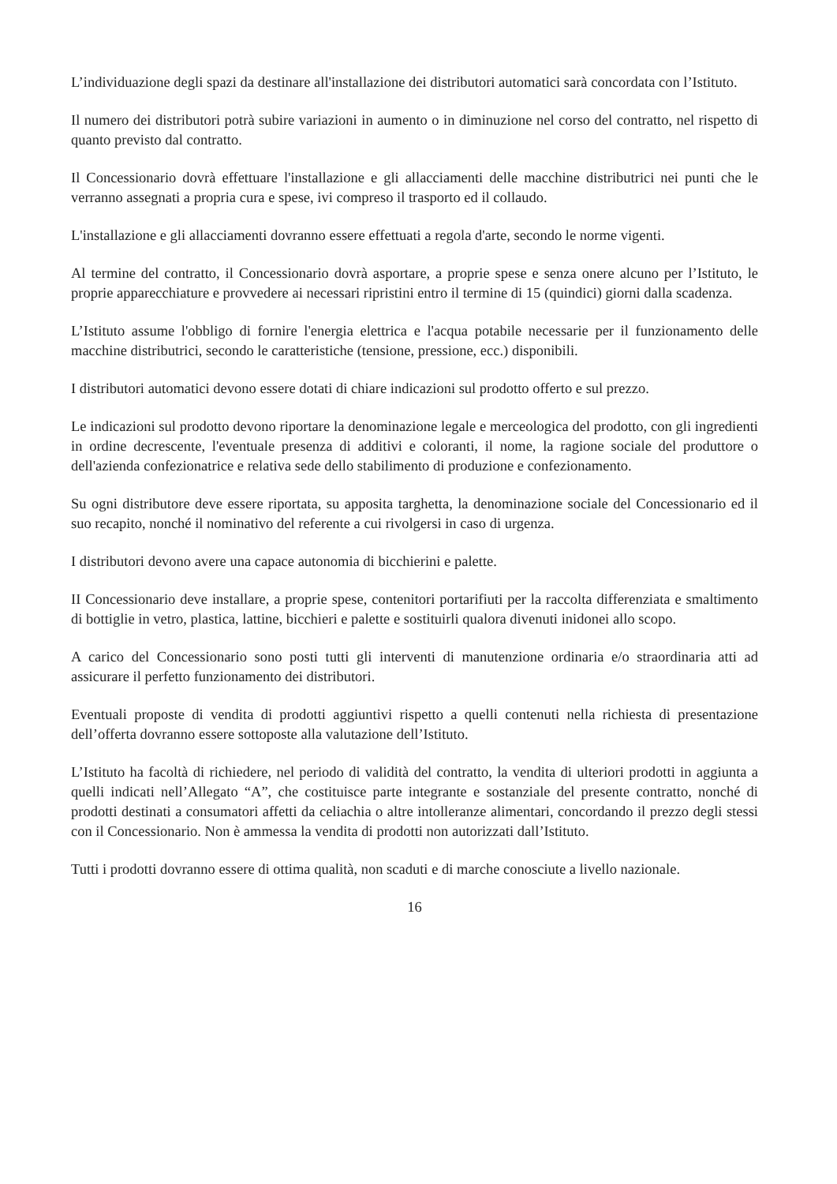L’individuazione degli spazi da destinare all'installazione dei distributori automatici sarà concordata con l’Istituto.
Il numero dei distributori potrà subire variazioni in aumento o in diminuzione nel corso del contratto, nel rispetto di quanto previsto dal contratto.
Il Concessionario dovrà effettuare l'installazione e gli allacciamenti delle macchine distributrici nei punti che le verranno assegnati a propria cura e spese, ivi compreso il trasporto ed il collaudo.
L'installazione e gli allacciamenti dovranno essere effettuati a regola d'arte, secondo le norme vigenti.
Al termine del contratto, il Concessionario dovrà asportare, a proprie spese e senza onere alcuno per l’Istituto, le proprie apparecchiature e provvedere ai necessari ripristini entro il termine di 15 (quindici) giorni dalla scadenza.
L’Istituto assume l'obbligo di fornire l'energia elettrica e l'acqua potabile necessarie per il funzionamento delle macchine distributrici, secondo le caratteristiche (tensione, pressione, ecc.) disponibili.
I distributori automatici devono essere dotati di chiare indicazioni sul prodotto offerto e sul prezzo.
Le indicazioni sul prodotto devono riportare la denominazione legale e merceologica del prodotto, con gli ingredienti in ordine decrescente, l'eventuale presenza di additivi e coloranti, il nome, la ragione sociale del produttore o dell'azienda confezionatrice e relativa sede dello stabilimento di produzione e confezionamento.
Su ogni distributore deve essere riportata, su apposita targhetta, la denominazione sociale del Concessionario ed il suo recapito, nonché il nominativo del referente a cui rivolgersi in caso di urgenza.
I distributori devono avere una capace autonomia di bicchierini e palette.
II Concessionario deve installare, a proprie spese, contenitori portarifiuti per la raccolta differenziata e smaltimento di bottiglie in vetro, plastica, lattine, bicchieri e palette e sostituirli qualora divenuti inidonei allo scopo.
A carico del Concessionario sono posti tutti gli interventi di manutenzione ordinaria e/o straordinaria atti ad assicurare il perfetto funzionamento dei distributori.
Eventuali proposte di vendita di prodotti aggiuntivi rispetto a quelli contenuti nella richiesta di presentazione dell’offerta dovranno essere sottoposte alla valutazione dell’Istituto.
L’Istituto ha facoltà di richiedere, nel periodo di validità del contratto, la vendita di ulteriori prodotti in aggiunta a quelli indicati nell’Allegato “A”, che costituisce parte integrante e sostanziale del presente contratto, nonché di prodotti destinati a consumatori affetti da celiachia o altre intolleranze alimentari, concordando il prezzo degli stessi con il Concessionario. Non è ammessa la vendita di prodotti non autorizzati dall’Istituto.
Tutti i prodotti dovranno essere di ottima qualità, non scaduti e di marche conosciute a livello nazionale.
16